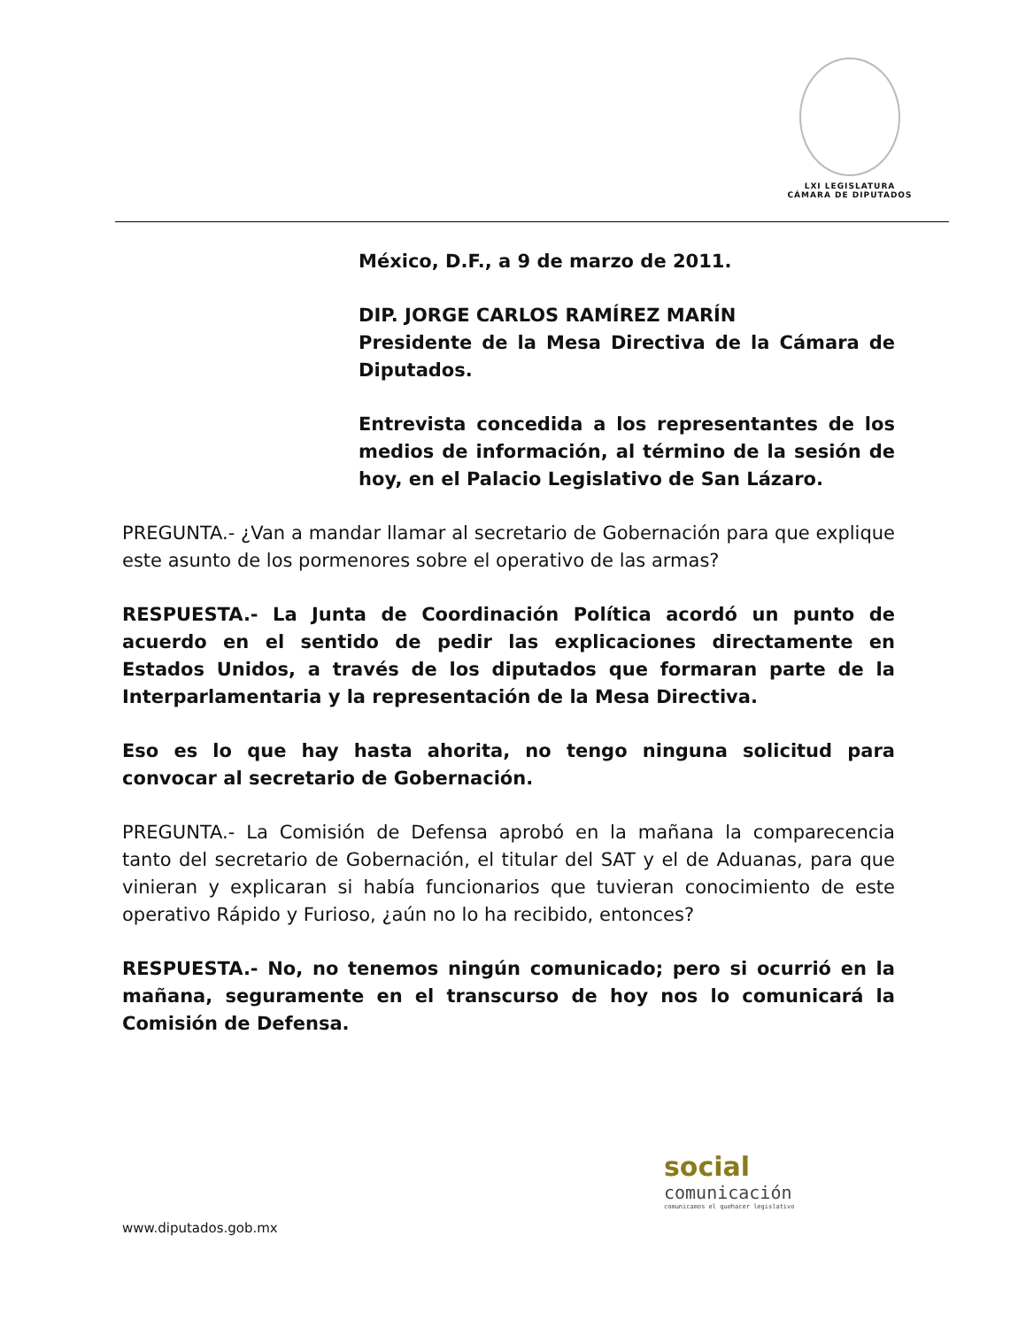LXI LEGISLATURA
CÁMARA DE DIPUTADOS
México, D.F., a 9 de marzo de 2011.
DIP. JORGE CARLOS RAMÍREZ MARÍN
Presidente de la Mesa Directiva de la Cámara de Diputados.
Entrevista concedida a los representantes de los medios de información, al término de la sesión de hoy, en el Palacio Legislativo de San Lázaro.
PREGUNTA.- ¿Van a mandar llamar al secretario de Gobernación para que explique este asunto de los pormenores sobre el operativo de las armas?
RESPUESTA.- La Junta de Coordinación Política acordó un punto de acuerdo en el sentido de pedir las explicaciones directamente en Estados Unidos, a través de los diputados que formaran parte de la Interparlamentaria y la representación de la Mesa Directiva.
Eso es lo que hay hasta ahorita, no tengo ninguna solicitud para convocar al secretario de Gobernación.
PREGUNTA.- La Comisión de Defensa aprobó en la mañana la comparecencia tanto del secretario de Gobernación, el titular del SAT y el de Aduanas, para que vinieran y explicaran si había funcionarios que tuvieran conocimiento de este operativo Rápido y Furioso, ¿aún no lo ha recibido, entonces?
RESPUESTA.- No, no tenemos ningún comunicado; pero si ocurrió en la mañana, seguramente en el transcurso de hoy nos lo comunicará la Comisión de Defensa.
social
comunicación
comunicamos el quehacer legislativo
www.diputados.gob.mx